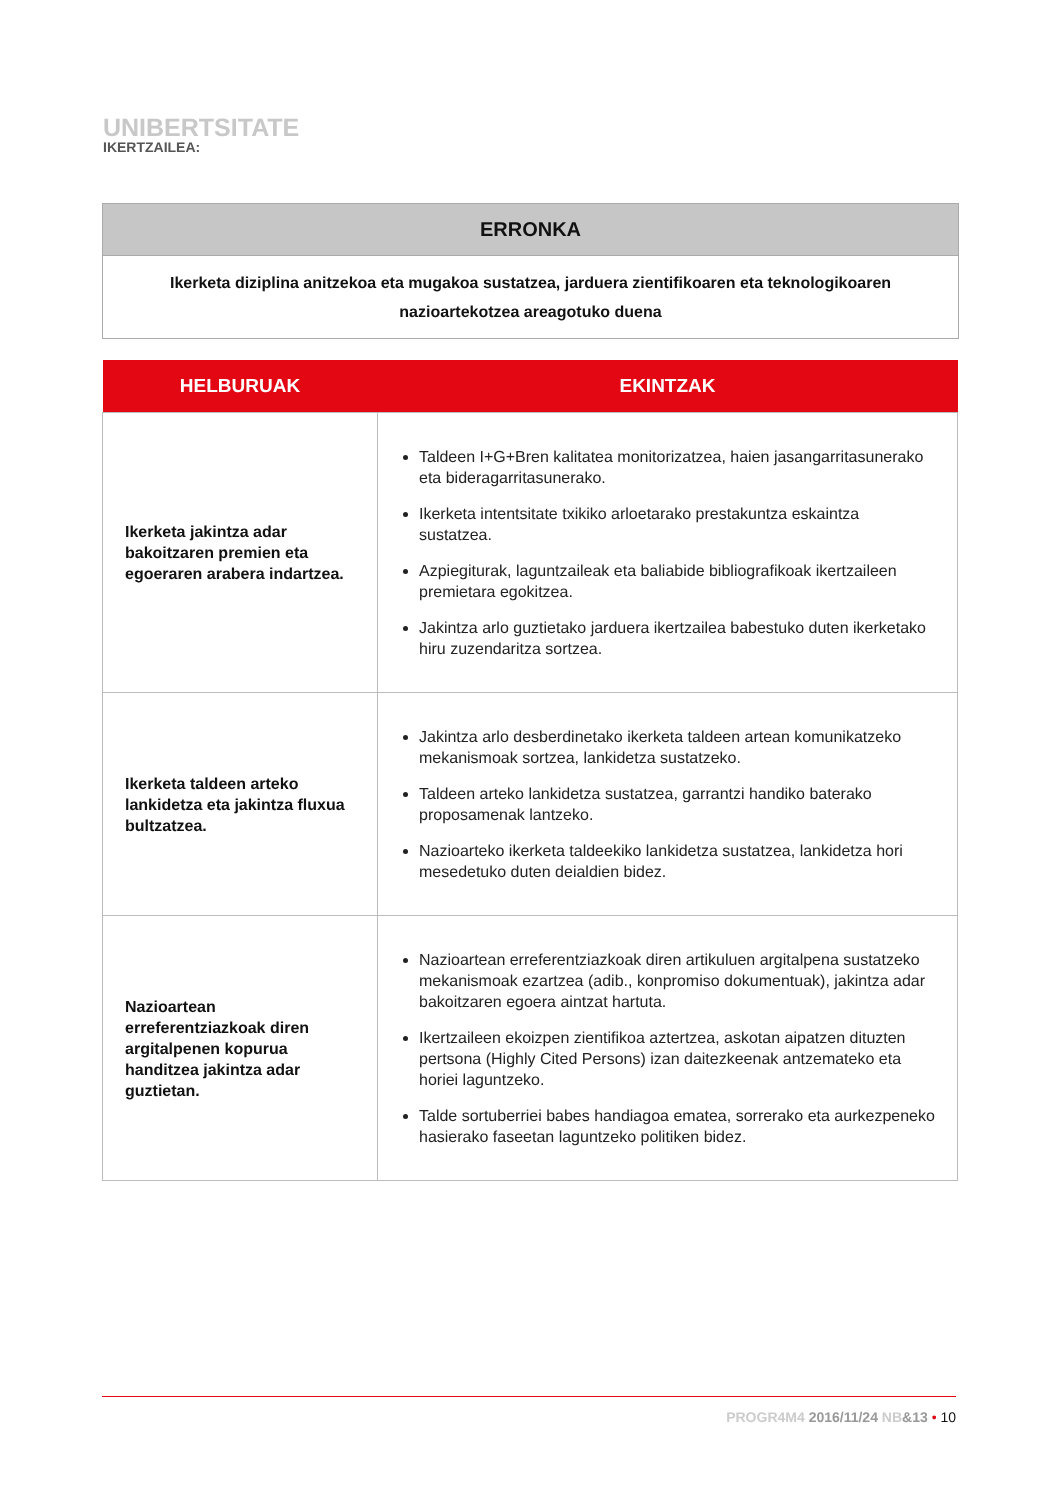UNIBERTSITATE
IKERTZAILEA:
ERRONKA
Ikerketa diziplina anitzekoa eta mugakoa sustatzea, jarduera zientifikoaren eta teknologikoaren nazioartekotzea areagotuko duena
| HELBURUAK | EKINTZAK |
| --- | --- |
| Ikerketa jakintza adar bakoitzaren premien eta egoeraren arabera indartzea. | Taldeen I+G+Bren kalitatea monitorizatzea, haien jasangarritasunerako eta bideragarritasunerako. Ikerketa intentsitate txikiko arloetarako prestakuntza eskaintza sustatzea. Azpiegiturak, laguntzaileak eta baliabide bibliografikoak ikertzaileen premietara egokitzea. Jakintza arlo guztietako jarduera ikertzailea babestuko duten ikerketako hiru zuzendaritza sortzea. |
| Ikerketa taldeen arteko lankidetza eta jakintza fluxua bultzatzea. | Jakintza arlo desberdinetako ikerketa taldeen artean komunikatzeko mekanismoak sortzea, lankidetza sustatzeko. Taldeen arteko lankidetza sustatzea, garrantzi handiko baterako proposamenak lantzeko. Nazioarteko ikerketa taldeekiko lankidetza sustatzea, lankidetza hori mesedetuko duten deialdien bidez. |
| Nazioartean erreferentziazkoak diren argitalpenen kopurua handitzea jakintza adar guztietan. | Nazioartean erreferentziazkoak diren artikuluen argitalpena sustatzeko mekanismoak ezartzea (adib., konpromiso dokumentuak), jakintza adar bakoitzaren egoera aintzat hartuta. Ikertzaileen ekoizpen zientifikoa aztertzea, askotan aipatzen dituzten pertsona (Highly Cited Persons) izan daitezkeenak antzemateko eta horiei laguntzeko. Talde sortuberriei babes handiagoa ematea, sorrerako eta aurkezpeneko hasierako faseetan laguntzeko politiken bidez. |
PROGR4M4 2016/11/24 NB&13 • 10